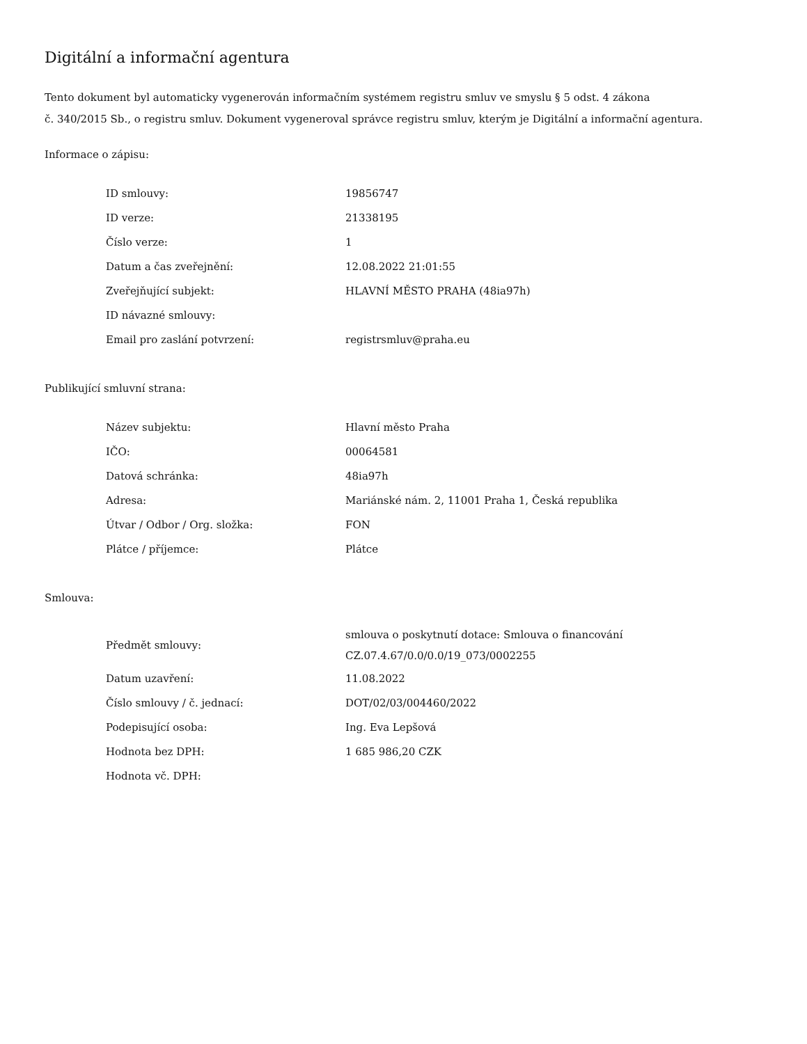Digitální a informační agentura
Tento dokument byl automaticky vygenerován informačním systémem registru smluv ve smyslu § 5 odst. 4 zákona
č. 340/2015 Sb., o registru smluv. Dokument vygeneroval správce registru smluv, kterým je Digitální a informační agentura.
Informace o zápisu:
| ID smlouvy: | 19856747 |
| ID verze: | 21338195 |
| Číslo verze: | 1 |
| Datum a čas zveřejnění: | 12.08.2022 21:01:55 |
| Zveřejňující subjekt: | HLAVNÍ MĚSTO PRAHA (48ia97h) |
| ID návazné smlouvy: | |
| Email pro zaslání potvrzení: | registrsmluv@praha.eu |
Publikující smluvní strana:
| Název subjektu: | Hlavní město Praha |
| IČO: | 00064581 |
| Datová schránka: | 48ia97h |
| Adresa: | Mariánské nám. 2, 11001 Praha 1, Česká republika |
| Útvar / Odbor / Org. složka: | FON |
| Plátce / příjemce: | Plátce |
Smlouva:
| Předmět smlouvy: | smlouva o poskytnutí dotace: Smlouva o financování CZ.07.4.67/0.0/0.0/19_073/0002255 |
| Datum uzavření: | 11.08.2022 |
| Číslo smlouvy / č. jednací: | DOT/02/03/004460/2022 |
| Podepisující osoba: | Ing. Eva Lepšová |
| Hodnota bez DPH: | 1 685 986,20 CZK |
| Hodnota vč. DPH: | |